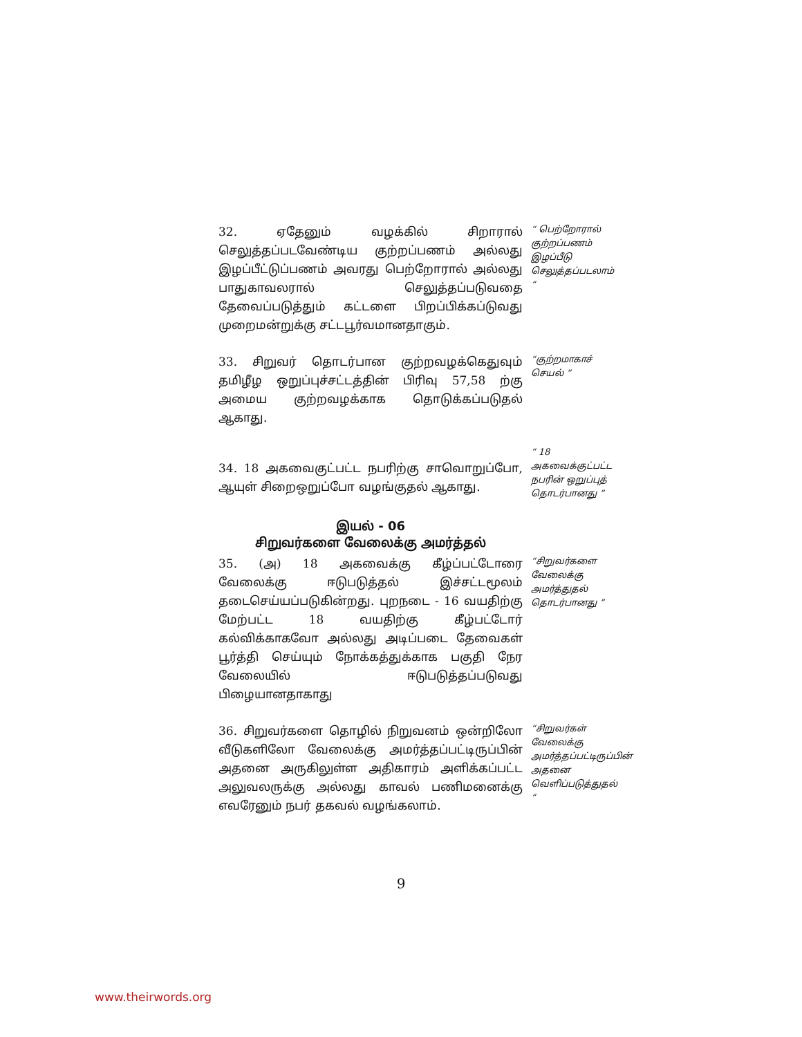32. ஏதேனும் வழக்கில் சிறாரால் செலுத்தப்படவேண்டிய குற்றப்பணம் அல்லது இழப்பீட்டுப்பணம் அவரது பெற்றோரால் அல்லது பாதுகாவலரால் செலுத்தப்படுவதை தேவைப்படுத்தும் கட்டளை பிறப்பிக்கப்டுவது முறைமன்றுக்கு சட்டபூர்வமானதாகும்.
“ பெற்றோரால் குற்றப்பணம் இழப்பீடு செலுத்தப்படலாம் ”
33. சிறுவர் தொடர்பான குற்றவழக்கெதுவும் தமிழீழ ஒறுப்புச்சட்டத்தின் பிரிவு 57,58 ற்கு அமைய குற்றவழக்காக தொடுக்கப்படுதல் ஆகாது.
“குற்றமாகாச் செயல் ”
34. 18 அகவைகுட்பட்ட நபரிற்கு சாவொறுப்போ, ஆயுள் சிறைஒறுப்போ வழங்குதல் ஆகாது.
“ 18 அகவைக்குட்பட்ட நபரின் ஒறுப்புத் தொடர்பானது ”
இயல் - 06
சிறுவர்களை வேலைக்கு அமர்த்தல்
35. (அ) 18 அகவைக்கு கீழ்ப்பட்டோரை வேலைக்கு ஈடுபடுத்தல் இச்சட்டமூலம் தடைசெய்யப்படுகின்றது. புறநடை - 16 வயதிற்கு மேற்பட்ட 18 வயதிற்கு கீழ்பட்டோர் கல்விக்காகவோ அல்லது அடிப்படை தேவைகள் பூர்த்தி செய்யும் நோக்கத்துக்காக பகுதி நேர வேலையில் ஈடுபடுத்தப்படுவது பிழையானதாகாது
“சிறுவர்களை வேலைக்கு அமர்த்துதல் தொடர்பானது ”
36. சிறுவர்களை தொழில் நிறுவனம் ஒன்றிலோ வீடுகளிலோ வேலைக்கு அமர்த்தப்பட்டிருப்பின் அதனை அருகிலுள்ள அதிகாரம் அளிக்கப்பட்ட அலுவலருக்கு அல்லது காவல் பணிமனைக்கு எவரேனும் நபர் தகவல் வழங்கலாம்.
“சிறுவர்கள் வேலைக்கு அமர்த்தப்பட்டிருப்பின் அதனை வெளிப்படுத்துதல் ”
9
www.theirwords.org